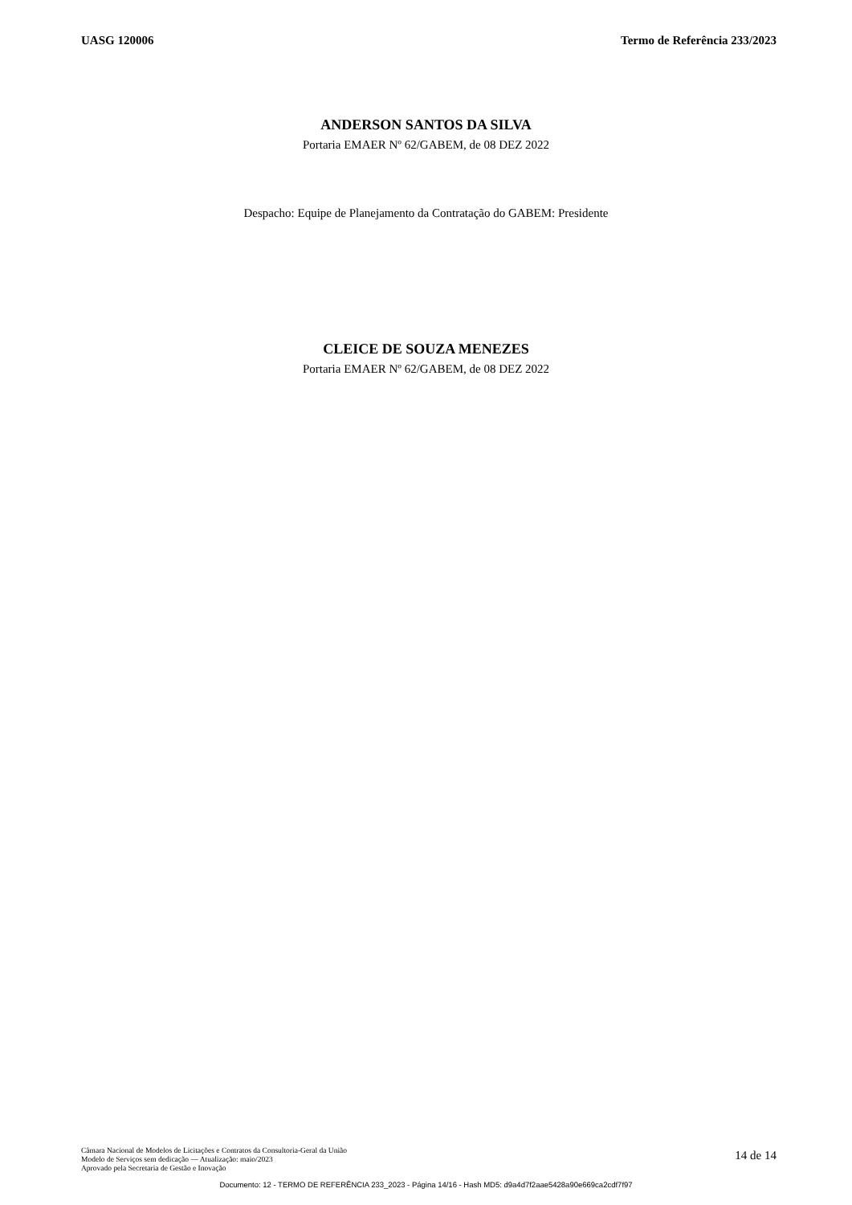UASG 120006 Termo de Referência 233/2023
ANDERSON SANTOS DA SILVA
Portaria EMAER Nº 62/GABEM, de 08 DEZ 2022
Despacho: Equipe de Planejamento da Contratação do GABEM: Presidente
CLEICE DE SOUZA MENEZES
Portaria EMAER Nº 62/GABEM, de 08 DEZ 2022
Câmara Nacional de Modelos de Licitações e Contratos da Consultoria-Geral da União
Modelo de Serviços sem dedicação — Atualização: maio/2023
Aprovado pela Secretaria de Gestão e Inovação
14 de 14
Documento: 12 - TERMO DE REFERÊNCIA 233_2023 - Página 14/16 - Hash MD5: d9a4d7f2aae5428a90e669ca2cdf7f97